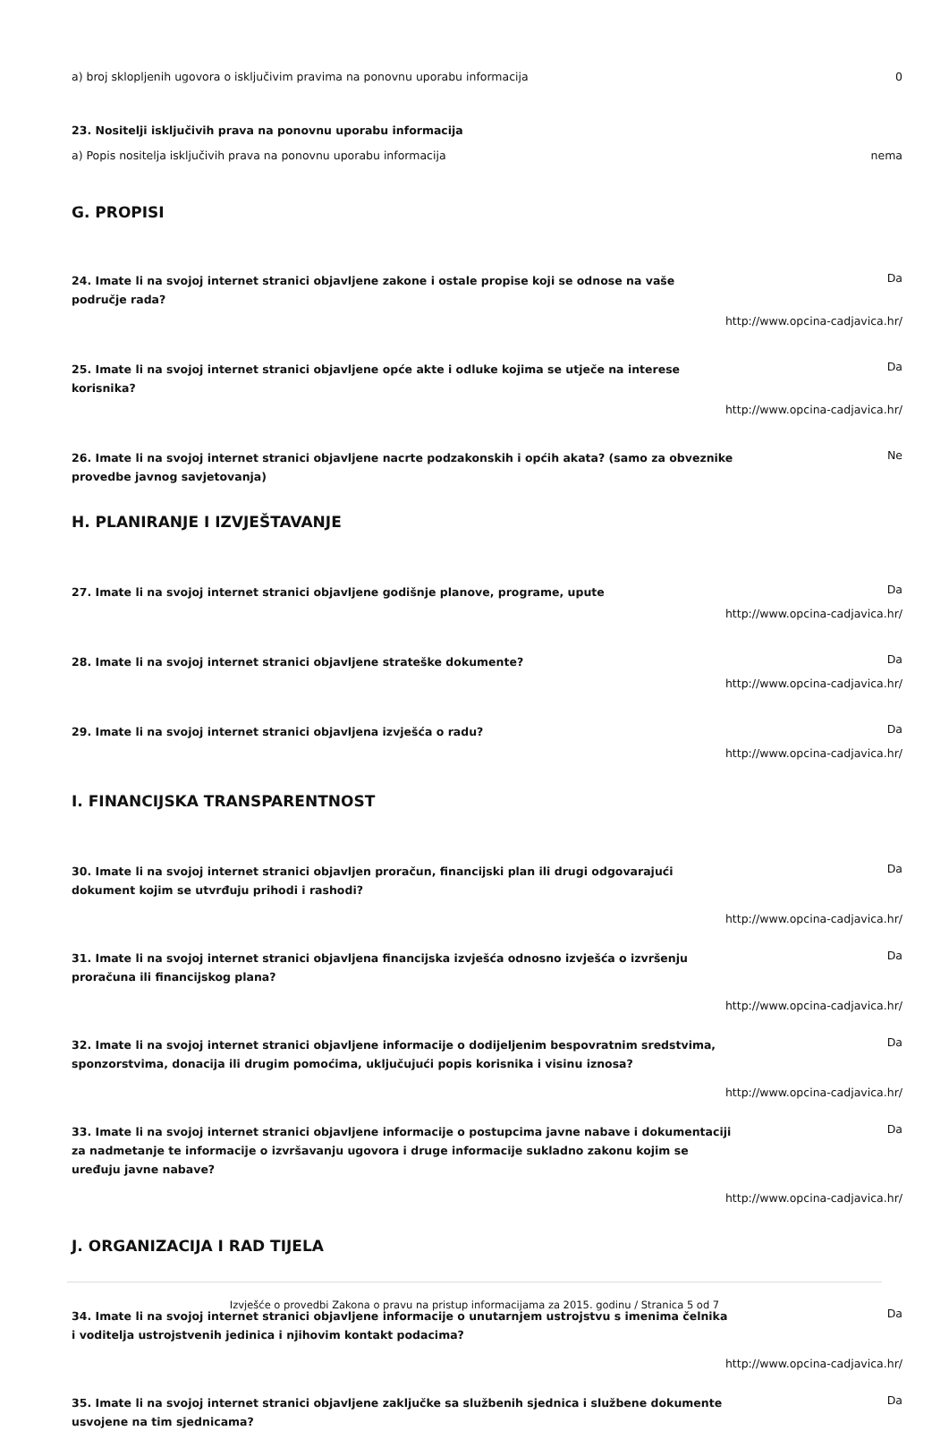a) broj sklopljenih ugovora o isključivim pravima na ponovnu uporabu informacija
0
23. Nositelji isključivih prava na ponovnu uporabu informacija
a) Popis nositelja isključivih prava na ponovnu uporabu informacija
nema
G. PROPISI
24. Imate li na svojoj internet stranici objavljene zakone i ostale propise koji se odnose na vaše područje rada?
Da
http://www.opcina-cadjavica.hr/
25. Imate li na svojoj internet stranici objavljene opće akte i odluke kojima se utječe na interese korisnika?
Da
http://www.opcina-cadjavica.hr/
26. Imate li na svojoj internet stranici objavljene nacrte podzakonskih i općih akata? (samo za obveznike provedbe javnog savjetovanja)
Ne
H. PLANIRANJE I IZVJEŠTAVANJE
27. Imate li na svojoj internet stranici objavljene godišnje planove, programe, upute
Da
http://www.opcina-cadjavica.hr/
28. Imate li na svojoj internet stranici objavljene strateške dokumente?
Da
http://www.opcina-cadjavica.hr/
29. Imate li na svojoj internet stranici objavljena izvješća o radu?
Da
http://www.opcina-cadjavica.hr/
I. FINANCIJSKA TRANSPARENTNOST
30. Imate li na svojoj internet stranici objavljen proračun, financijski plan ili drugi odgovarajući dokument kojim se utvrđuju prihodi i rashodi?
Da
http://www.opcina-cadjavica.hr/
31. Imate li na svojoj internet stranici objavljena financijska izvješća odnosno izvješća o izvršenju proračuna ili financijskog plana?
Da
http://www.opcina-cadjavica.hr/
32. Imate li na svojoj internet stranici objavljene informacije o dodijeljenim bespovratnim sredstvima, sponzorstvima, donacija ili drugim pomoćima, uključujući popis korisnika i visinu iznosa?
Da
http://www.opcina-cadjavica.hr/
33. Imate li na svojoj internet stranici objavljene informacije o postupcima javne nabave i dokumentaciji za nadmetanje te informacije o izvršavanju ugovora i druge informacije sukladno zakonu kojim se uređuju javne nabave?
Da
http://www.opcina-cadjavica.hr/
J. ORGANIZACIJA I RAD TIJELA
34. Imate li na svojoj internet stranici objavljene informacije o unutarnjem ustrojstvu s imenima čelnika i voditelja ustrojstvenih jedinica i njihovim kontakt podacima?
Da
http://www.opcina-cadjavica.hr/
35. Imate li na svojoj internet stranici objavljene zaključke sa službenih sjednica i službene dokumente usvojene na tim sjednicama?
Da
Izvješće o provedbi Zakona o pravu na pristup informacijama za 2015. godinu / Stranica 5 od 7